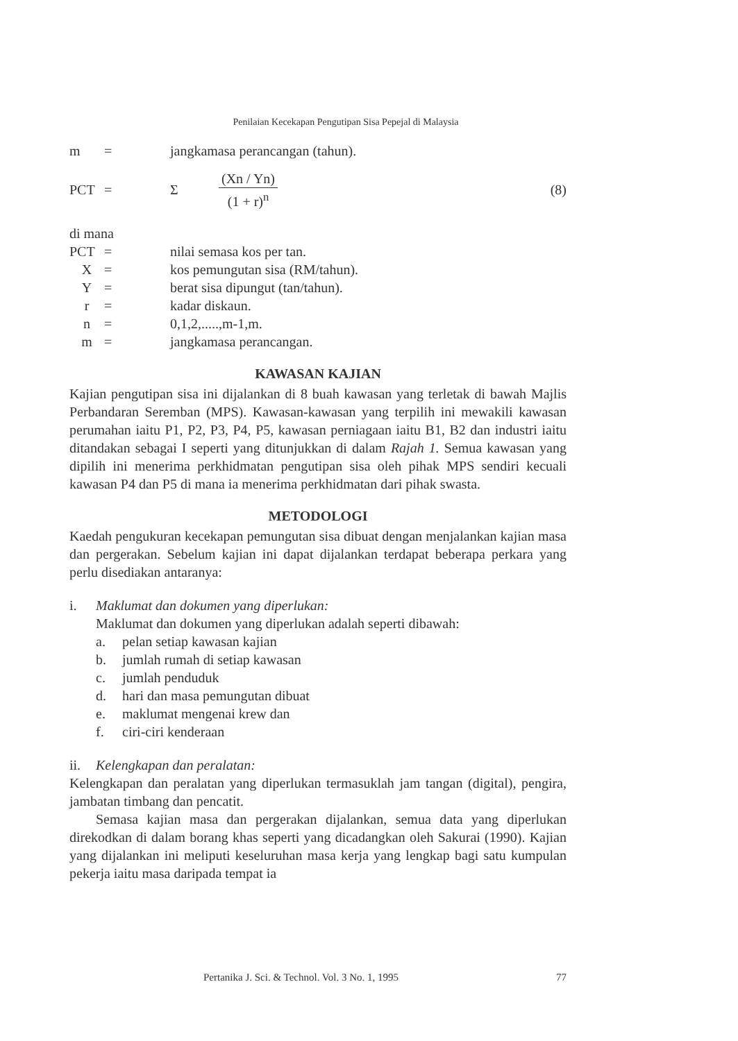Penilaian Kecekapan Pengutipan Sisa Pepejal di Malaysia
m = jangkamasa perancangan (tahun).
PCT = Σ (Xn / Yn) (1 + r)<sup>n</sup> (8)
di mana
PCT = nilai semasa kos per tan.
X = kos pemungutan sisa (RM/tahun).
Y = berat sisa dipungut (tan/tahun).
r = kadar diskaun.
n = 0,1,2,.....,m-1,m.
m = jangkamasa perancangan.
KAWASAN KAJIAN
Kajian pengutipan sisa ini dijalankan di 8 buah kawasan yang terletak di bawah Majlis Perbandaran Seremban (MPS). Kawasan-kawasan yang terpilih ini mewakili kawasan perumahan iaitu P1, P2, P3, P4, P5, kawasan perniagaan iaitu B1, B2 dan industri iaitu ditandakan sebagai I seperti yang ditunjukkan di dalam Rajah 1. Semua kawasan yang dipilih ini menerima perkhidmatan pengutipan sisa oleh pihak MPS sendiri kecuali kawasan P4 dan P5 di mana ia menerima perkhidmatan dari pihak swasta.
METODOLOGI
Kaedah pengukuran kecekapan pemungutan sisa dibuat dengan menjalankan kajian masa dan pergerakan. Sebelum kajian ini dapat dijalankan terdapat beberapa perkara yang perlu disediakan antaranya:
i. Maklumat dan dokumen yang diperlukan:
Maklumat dan dokumen yang diperlukan adalah seperti dibawah:
a. pelan setiap kawasan kajian
b. jumlah rumah di setiap kawasan
c. jumlah penduduk
d. hari dan masa pemungutan dibuat
e. maklumat mengenai krew dan
f. ciri-ciri kenderaan
ii. Kelengkapan dan peralatan:
Kelengkapan dan peralatan yang diperlukan termasuklah jam tangan (digital), pengira, jambatan timbang dan pencatit.
Semasa kajian masa dan pergerakan dijalankan, semua data yang diperlukan direkodkan di dalam borang khas seperti yang dicadangkan oleh Sakurai (1990). Kajian yang dijalankan ini meliputi keseluruhan masa kerja yang lengkap bagi satu kumpulan pekerja iaitu masa daripada tempat ia
Pertanika J. Sci. & Technol. Vol. 3 No. 1, 1995 77